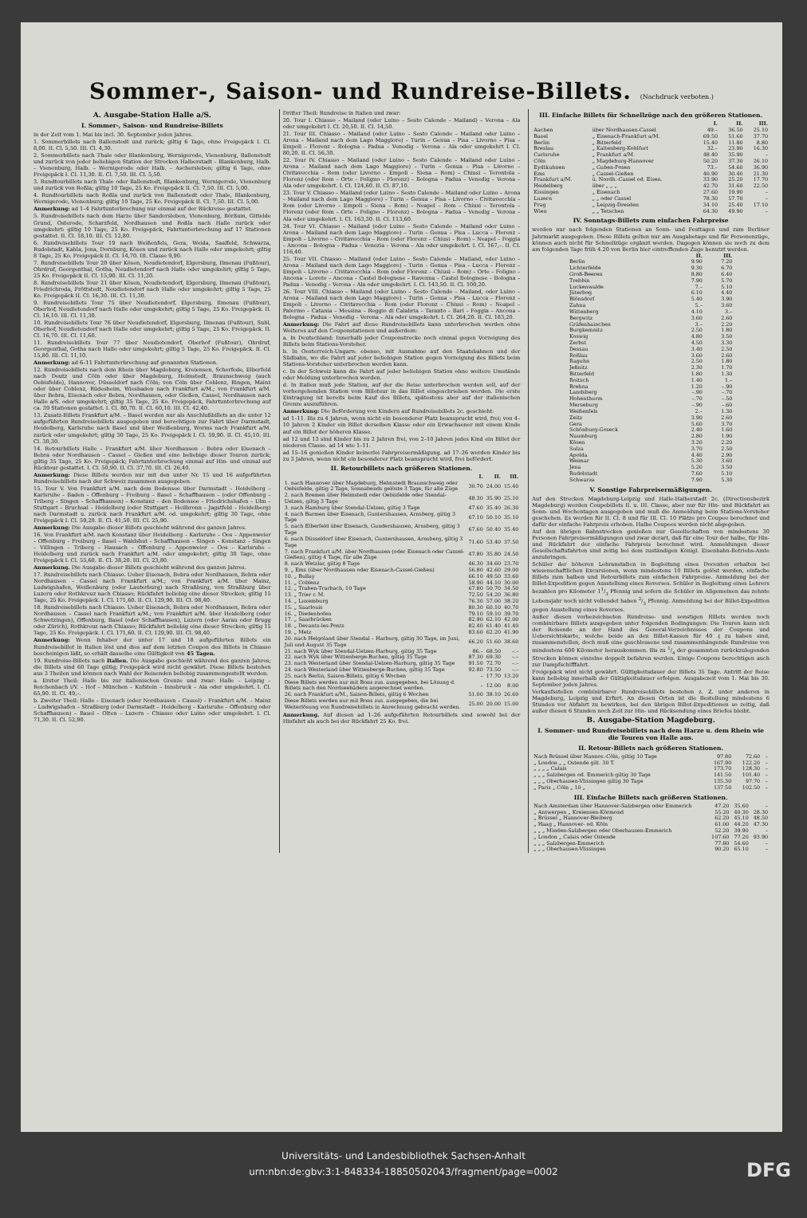Sommer-, Saison- und Rundreise-Billets. (Nachdruck verboten.)
A. Ausgabe-Station Halle a/S.
I. Sommer-, Saison- und Rundreise-Billets
in der Zeit vom 1. Mai bis incl. 30. September jeden Jahres.
1. Sommerbillets nach Ballenstedt und zurück; giltig 6 Tage, ohne Freigepäck I. Cl. 8,00. II. Cl. 5,50. III. Cl. 4,30.
2. Sommerbillets nach Thale oder Blankenburg, Wernigerode, Vienenburg, Ballenstedt und zurück von jeder beliebigen Station der Strecken Halberstadt – Blankenburg, Halb. – Vienenburg, Halb. – Wernigerode oder Halb. – Aschersleben; giltig 6 Tage, ohne Freigepäck I. Cl. 11,30. II. Cl. 7,50. III. Cl. 5,50.
3. Rundtourbillets nach Thale oder Ballenstedt, Blankenburg, Wernigerode, Vienenburg und zurück von Roßla; giltig 10 Tage, 25 Ko. Freigepäck II. Cl. 7,50. III. Cl. 5,00.
4. Rundtourbillets nach Roßla und zurück von Ballenstedt oder Thale, Blankenburg, Wernigerode, Vienenburg; giltig 10 Tage, 25 Ko. Freigepäck II. Cl. 7,50. III. Cl. 5,00.
Anmerkung: ad 1–4 Fahrtunterbrechung nur einmal auf der Rückreise gestattet.
5. Rundreisebillets nach dem Harze über Sandersleben, Vienenburg, Börßum, Gittelde Grund, Osterode, Scharzfeld, Nordhausen und Roßla nach Halle zurück oder umgekehrt: giltig 10 Tage, 25 Ko. Freigepäck, Fahrtunterbrechung auf 17 Stationen gestattet. II. Cl. 18,10. III. Cl. 12,80.
6. Rundreisebillets Tour 19 nach Weißenfels, Gera, Weida, Saalfeld, Schwarza, Rudolstadt, Kahla, Jena, Dornburg, Kösen und zurück nach Halle oder umgekehrt; giltig 8 Tage, 25 Ko. Freigepäck II. Cl. 14,70. III. Classe 9,90.
7. Rundreisebillets Tour 20 über Kösen, Neudietendorf, Elgersburg, Ilmenau (Fußtour), Ohrdruf, Georgenthal, Gotha, Neudietendorf nach Halle oder umgekehrt; giltig 5 Tage, 25 Ko. Freigepäck II. Cl. 15,90. III. Cl. 11,20.
8. Rundreisebillets Tour 21 über Kösen, Neudietendorf, Elgersburg, Ilmenau (Fußtour), Friedrichroda, Fröttstedt, Neudietendorf nach Halle oder umgekehrt; giltig 5 Tage, 25 Ko. Freigepäck II. Cl. 16,30. III. Cl. 11,30.
9. Rundreisebillets Tour 75 über Neudietendorf, Elgersburg, Ilmenau (Fußtour), Oberhof, Neudietendorf nach Halle oder umgekehrt; giltig 5 Tage, 25 Ko. Freigepäck. II. Cl. 16,10. III. Cl. 11,30.
10. Rundreisebillets Tour 76 über Neudietendorf, Elgersburg, Ilmenau (Fußtour), Suhl, Oberhof, Neudietendorf nach Halle oder umgekehrt; giltig 5 Tage, 25 Ko. Freigepäck. II. Cl. 16,70. III. Cl. 11,60.
11. Rundreisebillets Tour 77 über Neudietendorf, Oberhof (Fußtour), Ohrdruf, Georgenthal, Gotha nach Halle oder umgekehrt; giltig 5 Tage, 25 Ko. Freigepäck. II. Cl. 15,80. III. Cl. 11,10.
Anmerkung: ad 6–11 Fahrtunterbrechung auf genannten Stationen.
12. Rundreisebillets nach dem Rhein über Magdeburg, Kreiensen, Scherfede, Elberfeld nach Deutz und Cöln oder über Magdeburg, Helmstedt, Braunschweig (auch Oebisfelde), Hannover, Düsseldorf nach Cöln; von Cöln über Coblenz, Bingen, Mainz oder über Coblenz, Rüdesheim, Wiesbaden nach Frankfurt a/M.; von Frankfurt a/M. über Bebra, Eisenach oder Bebra, Nordhausen, oder Gießen, Cassel, Nordhausen nach Halle a/S. oder umgekehrt; giltig 35 Tage, 25 Ko. Freigepäck, Fahrtunterbrechung auf ca. 39 Stationen gestattet. I. Cl. 80,70. II. Cl. 60,10. III. Cl. 42,40.
13. Zusatz-Billets Frankfurt a/M. – Basel werden nur als Anschlußbillets an die unter 12 aufgeführten Rundreisebillets ausgegeben und berechtigen zur Fahrt über Darmstadt, Heidelberg, Karlsruhe nach Basel und über Weißenburg, Worms nach Frankfurt a/M. zurück oder umgekehrt; giltig 30 Tage, 25 Ko. Freigepäck I. Cl. 59,90. II. Cl. 45,10. III. Cl. 30,30.
14. Retourbillets Halle – Frankfurt a/M. über Nordhausen – Bebra oder Eisenach – Bebra oder Nordhausen – Cassel – Gießen und eine beliebige dieser Touren zurück; giltig 35 Tage, 25 Ko. Freigepäck; Fahrtunterbrechung einmal auf Hin- und einmal auf Rücktour gestattet. I. Cl. 50,90. II. Cl. 37,70. III. Cl. 26,40.
Anmerkung: Diese Billets werden nur mit den unter Nr. 15 und 16 aufgeführten Rundreisebillets nach der Schweiz zusammen ausgegeben.
15. Tour V. Von Frankfurt a/M. nach dem Bodensee über Darmstadt – Heidelberg – Karlsruhe – Baden – Offenburg – Freiburg – Basel – Schaffhausen – (oder Offenburg – Triberg – Singen – Schaffhausen) – Konstanz – den Bodensee – Friedrichshafen – Ulm – Stuttgart – Bruchsal – Heidelberg (oder Stuttgart – Heilbronn – Jagstfeld – Heidelberg) nach Darmstadt u. zurück nach Frankfurt a/M. od. umgekehrt; giltig 30 Tage, ohne Freigepäck I. Cl. 59,20. II. Cl. 41,50. III. Cl. 25,90.
Anmerkung: Die Ausgabe dieser Billets geschieht während des ganzen Jahres.
16. Von Frankfurt a/M. nach Konstanz über Heidelberg – Karlsruhe – Oos – Appenweier – Offenburg – Freiburg – Basel – Waldshut – Schaffhausen – Singen – Konstanz – Singen – Villingen – Triberg – Hausach – Offenburg – Appenweier – Oos – Karlsruhe – Heidelberg und zurück nach Frankfurt a/M. oder umgekehrt; giltig 30 Tage, ohne Freigepäck I. Cl. 55,60. II. Cl. 38,20. III. Cl. 23,80.
Anmerkung. Die Ausgabe dieser Billets geschieht während des ganzen Jahres.
17. Rundreisebillets nach Chiasso. Ueber Eisenach, Bebra oder Nordhausen, Bebra oder Nordhausen – Cassel nach Frankfurt a/M.; von Frankfurt a/M. über Mainz, Ludwigshafen, Weißenburg (oder Lauterburg) nach Straßburg, von Straßburg über Luzern oder Rothkreuz nach Chiasso; Rückfahrt beliebig eine dieser Strecken; giltig 15 Tage, 25 Ko. Freigepäck. I. Cl. 171,60. II. Cl. 129,90. III. Cl. 98,40.
18. Rundreisebillets nach Chiasso. Ueber Eisenach, Bebra oder Nordhausen, Bebra oder Nordhausen – Cassel nach Frankfurt a/M.; von Frankfurt a/M. über Heidelberg (oder Schwetzingen), Offenburg, Basel (oder Schaffhausen), Luzern (oder Aarau oder Brugg oder Zürich), Rothkreuz nach Chiasso; Rückfahrt beliebig eine dieser Strecken; giltig 15 Tage, 25 Ko. Freigepäck. I. Cl. 171,60. II. Cl. 129,90. III. Cl. 98,40.
Anmerkung: Wenn Inhaber der unter 17 und 18 aufgeführten Billets ein Rundreisebillet in Italien löst und dies auf dem letzten Coupon des Billets in Chiasso bescheinigen läßt, so erhält dasselbe eine Gültigkeit von 45 Tagen.
19. Rundreise-Billets nach Italien. Die Ausgabe geschieht während des ganzen Jahres; die Billets sind 60 Tage giltig; Freigepäck wird nicht gewährt. Diese Billets bestehen aus 3 Theilen und können nach Wahl der Reisenden beliebig zusammengestellt werden.
a. Erster Theil: Halle bis zur italienischen Grenze und zwar: Halle – Leipzig – Reichenbach i/V. – Hof – München – Kufstein – Innsbruck – Ala oder umgekehrt. I. Cl. 65,90. II. Cl. 49,–.
b. Zweiter Theil: Halle – Eisenach (oder Nordhausen – Cassel) – Frankfurt a/M. – Mainz – Ludwigshafen – Straßburg (oder Darmstadt – Heidelberg – Karlsruhe – Offenburg oder Schaffhausen) – Basel – Olten – Luzern – Chiasso oder Luino oder umgekehrt. I. Cl. 71,30. II. Cl. 52,90.
Dritter Theil: Rundreise in Italien und zwar:
20. Tour I. Chiasso – Mailand (oder Luino – Sesto Calende – Mailand) – Verona – Ala oder umgekehrt I. Cl. 20,50. II. Cl. 14,50.
21. Tour III. Chiasso – Mailand (oder Luino – Sesto Calende – Mailand oder Luino – Arona – Mailand nach dem Lago Maggiore) – Turin – Genua – Pisa – Livorno – Pisa – Empoli – Florenz – Bologna – Padua – Venedig – Verona – Ala oder umgekehrt I. Cl. 80,20. II. Cl. 56,30.
22. Tour IV. Chiasso – Mailand (oder Luino – Sesto Calende – Mailand oder Luino – Arona – Mailand nach dem Lago Maggiore) – Turin – Genua – Pisa – Livorno – Civitavecchia – Rom (oder Livorno – Empoli – Siena – Rom) – Chiusi – Terontola – Florenz (oder Rom – Orte – Foligno – Florenz) – Bologna – Padua – Venedig – Verona – Ala oder umgekehrt. I. Cl. 124,60. II. Cl. 87,10.
23. Tour V. Chiasso – Mailand (oder Luino – Sesto Calende – Mailand oder Luino – Arona – Mailand nach dem Lago Maggiore) – Turin – Genua – Pisa – Livorno – Civitavecchia – Rom (oder Livorno – Empoli – Siena – Rom) – Neapel – Rom – Chiusi – Terontola – Florenz (oder Rom – Orte – Foligno – Florenz) – Bologna – Padua – Venedig – Verona – Ala oder umgekehrt. I. Cl. 163,30. II. Cl. 113,60.
24. Tour VI. Chiasso – Mailand (oder Luino – Sesto Calende – Mailand oder Luino – Arona – Mailand nach dem Lago Maggiore) – Turin – Genua – Pisa – Lucca – Florenz – Empoli – Livorno – Civitavecchia – Rom (oder Florenz – Chiusi – Rom) – Neapel – Foggia – Ancona – Bologna – Padua – Venezia – Verona – Ala oder umgekehrt. I. Cl. 167,–. II. Cl. 116,40.
25. Tour VII. Chiasso – Mailand (oder Luino – Sesto Calende – Mailand, oder Luino – Arona – Mailand nach dem Lago Maggiore) – Turin – Genua – Pisa – Lucca – Florenz – Empoli – Livorno – Civitavecchia – Rom (oder Florenz – Chiusi – Rom) – Orte – Foligno – Ancona – Loreto – Ancona – Castel Bolognese – Ravenna – Castel Bolognese – Bologna – Padua – Venedig – Verona – Ala oder umgekehrt. I. Cl. 143,50. II. Cl. 100,20.
26. Tour VIII. Chiasso – Mailand (oder Luino – Sesto Calende – Mailand, oder Luino – Arona – Mailand nach dem Lago Maggiore) – Turin – Genua – Pisa – Lucca – Florenz – Empoli – Livorno – Civitavecchia – Rom (oder Florenz – Chiusi – Rom) – Neapel – Palermo – Catania – Messina – Reggio di Calabria – Taranto – Bari – Foggia – Ancona – Bologna – Padua – Venedig – Verona – Ala oder umgekehrt. I. Cl. 264,20. II. Cl. 183,20.
Anmerkung: Die Fahrt auf diese Rundreisebillets kann unterbrochen werden ohne Weiteres auf den Couponstationen und außerdem:
a. In Deutschland: Innerhalb jeder Couponstrecke noch einmal gegen Vorzeigung des Billets beim Stations-Vorsteher.
b. In Oesterreich-Ungarn: ebenso, mit Ausnahme auf den Staatsbahnen und der Südbahn, wo die Fahrt auf jeder beliebigen Station gegen Vorzeigung des Billets beim Stations-Vorsteher unterbrochen werden kann.
c. In der Schweiz kann die Fahrt auf jeder beliebigen Station ohne weitere Umstände oder Meldung unterbrochen werden.
d. In Italien muß jede Station, auf der die Reise unterbrochen werden soll, auf der vorhergehenden Station vom Billeteur in das Billet eingeschrieben werden. Die erste Eintragung ist bereits beim Kauf des Billets, spätestens aber auf der italienischen Grenze auszuführen.
Anmerkung: Die Beförderung von Kindern auf Rundreisebillets 2c. geschieht:
ad 1–11. Bis zu 4 Jahren, wenn nicht ein besonderer Platz beansprucht wird, frei; von 4–10 Jahren 2 Kinder ein Billet derselben Klasse oder ein Erwachsener mit einem Kinde auf ein Billet der höheren Klasse.
ad 12 und 13 sind Kinder bis zu 2 Jahren frei, von 2–10 Jahren jedes Kind ein Billet der niederen Classe. ad 14 wie 1–11.
ad 15–16 genießen Kinder keinerlei Fahrpreisermäßigung. ad 17–26 werden Kinder bis zu 3 Jahren, wenn nicht ein besonderer Platz beansprucht wird, frei befördert.
II. Retourbillets nach größeren Stationen.
| | I. | II. | III. |
| --- | --- | --- | --- |
| 1. nach Hannover über Magdeburg, Helmstedt Braunschweig oder Oebisfelde, giltig 2 Tage, Sonnabends gelöste 3 Tage, für alle Züge | 30.70 | 24.00 | 15.40 |
| 2. nach Bremen über Helmstedt oder Oebisfelde oder Stendal-Uelzen, giltig 3 Tage | 48.30 | 35.90 | 25.10 |
| 3. nach Hamburg über Stendal-Uelzen, giltig 3 Tage | 47.60 | 35.40 | 26.30 |
| 4. nach Barmen über Eisenach, Guntershausen, Arnsberg, giltig 3 Tage | 67.10 | 50.10 | 35.10 |
| 5. nach Elberfeld über Eisenach, Gundershausen, Arnsberg, giltig 3 Tage | 67.60 | 50.40 | 35.40 |
| 6. nach Düsseldorf über Eisenach, Guntershausen, Arnsberg, giltig 3 Tage | 71.60 | 53.40 | 37.50 |
| 7. nach Frankfurt a/M. über Nordhausen (oder Eisenach oder Cassel-Gießen), giltig 4 Tage, für alle Züge | 47.80 | 35.80 | 24.50 |
| 8. nach Wetzlar, giltig 8 Tage | 46.30 | 34.60 | 23.70 |
| 9. „ Ems (über Nordhausen oder Eisenach-Cassel-Gießen) | 56.80 | 42.60 | 29.00 |
| 10. „ Bullay | 66.10 | 49.50 | 33.60 |
| 11. „ Coblenz | 58.90 | 44.10 | 30.00 |
| 12. „ Traben-Trarbach, 10 Tage | 67.80 | 50.70 | 34.50 |
| 13. „ Trier r. M. | 72.50 | 54.20 | 36.80 |
| 14. „ Luxemburg | 76.30 | 57.00 | 38.20 |
| 15. „ Saarlouis | 80.30 | 60.10 | 40.70 |
| 16. „ Diedenhofen | 79.10 | 59.10 | 39.70 |
| 17. „ Saarbrücken | 82.90 | 62.10 | 42.00 |
| 18. „ Devants-les-Ponts | 82.40 | 61.40 | 41.40 |
| 19. „ Metz | 83.60 | 62.20 | 41.90 |
| 20. nach Helgoland über Stendal – Harburg, giltig 30 Tage, im Juni, Juli und August 35 Tage | 66.20 | 51.60 | 38.60 |
| 21. nach Wyk über Stendal-Uelzen-Harburg, giltig 35 Tage | 86.– | 68.50 | –.– |
| 22. nach Wyk über Wittenberge-Buchen, giltig 35 Tage | 87.30 | 69.30 | –.– |
| 23. nach Westerland über Stendal-Uelzen-Harburg, giltig 35 Tage | 91.50 | 72.70 | –.– |
| 24. nach Westerland über Wittenberge-Buchen, giltig 35 Tage | 92.80 | 73.50 | –.– |
| 25. nach Berlin, Saison-Billets, giltig 6 Wochen | – | 17.70 | 13.20 |
| Diese Billets werden nur mit Bons zus. ausgegeben, bei Lösung d. Billets nach den Nordseebädern angerechnet werden. | – | 12.00 | 8.00 |
| 26. nach Frankfurt a/M., Saison-Billets, giltig 6 Wochen | 51.00 | 38.10 | 26.60 |
| Diese Billets werden nur mit Bons zus. ausgegeben, die bei Weiterlösung von Rundreisebillets in Anrechnung gebracht werden. | 25.00 | 20.00 | 15.00 |
Anmerkung. Auf diesen ad 1–26 aufgeführten Retourbillets sind sowohl bei der Hinfahrt als auch bei der Rückfahrt 25 Ko. frei.
III. Einfache Billets für Schnellzüge nach den größeren Stationen.
| | | I. | II. | III. |
| --- | --- | --- | --- | --- |
| Aachen | über Nordhausen-Cassel | 49.– | 36.50 | 25.10 |
| Basel | „ Eisenach-Frankfurt a/M. | 69.50 | 51.60 | 37.70 |
| Berlin | „ Bitterfeld | 15.40 | 11.80 | 8.80 |
| Breslau | „ Kaltenberg-Kohlfurt | 32.– | 23.90 | 16.30 |
| Carlsruhe | „ Frankfurt a/M. | 48.40 | 35.90 | – |
| Cöln | „ Magdeburg-Hannover | 50.20 | 37.30 | 26.10 |
| Eydtkuhnen | „ Guben-Posen | 73.– | 54.60 | 36.90 |
| Ems | „ Cassel-Gießen | 40.90 | 30.40 | 21.30 |
| Frankfurt a/M. | ü. Nordh.-Cassel od. Eisen. | 33.90 | 25.20 | 17.70 |
| Heidelberg | über „ „ „ | 42.70 | 31.60 | 22.50 |
| Kissingen | „ Eisenach | 27.60 | 19.90 | – |
| Luzern | „ „ oder Cassel | 78.30 | 57.70 | – |
| Prag | „ Leipzig-Dresden | 34.10 | 25.40 | 17.10 |
| Wien | „ „ Tetschen | 64.30 | 49.90 | – |
IV. Sonntags-Billets zum einfachen Fahrpreise
werden nur nach folgenden Stationen an Sonn- und Festtagen und zum Berliner Jahrmarkt ausgegeben. Diese Billets gelten nur am Ausgabetage und für Personenzüge, können auch nicht für Schnellzüge ergänzt werden. Dagegen können sie noch zu dem am folgenden Tage früh 4.20 von Berlin hier eintreffenden Zuge benutzt werden.
| | II. | III. |
| --- | --- | --- |
| Berlin | 9.90 | 7.20 |
| Lichterfelde | 9.30 | 6.70 |
| Groß-Beeren | 8.80 | 6.40 |
| Trebbin | 7.90 | 5.70 |
| Luckenwalde | 7.– | 5.10 |
| Jüterbog | 6.10 | 4.40 |
| Blönsdorf | 5.40 | 3.90 |
| Zahna | 5.– | 3.60 |
| Wittenberg | 4.10 | 3.– |
| Bergwitz | 3.60 | 2.60 |
| Gräfenhainchen | 3.– | 2.20 |
| Burgkemnitz | 2.50 | 1.80 |
| Koswig | 4.80 | 3.50 |
| Zerbst | 4.50 | 3.30 |
| Dessau | 3.40 | 2.50 |
| Roßlau | 3.60 | 2.60 |
| Raguhn | 2.50 | 1.80 |
| Jeßnitz | 2.30 | 1.70 |
| Bitterfeld | 1.80 | 1.30 |
| Roitsch | 1.40 | 1.– |
| Brehna | 1.20 | –.90 |
| Landsberg | –.90 | –.70 |
| Hohenthurm | –.70 | –.50 |
| Merseburg | –.90 | –.60 |
| Weißenfels | 2.– | 1.30 |
| Zeitz | 3.90 | 2.60 |
| Gera | 5.60 | 3.70 |
| Schönburg-Goseck | 2.40 | 1.60 |
| Naumburg | 2.80 | 1.90 |
| Kösen | 3.20 | 2.20 |
| Sulza | 3.70 | 2.50 |
| Apolda | 4.40 | 2.90 |
| Weimar | 5.30 | 3.60 |
| Jena | 5.20 | 3.50 |
| Rudolstadt | 7.60 | 5.10 |
| Schwarza | 7.90 | 5.30 |
V. Sonstige Fahrpreisermäßigungen.
Auf den Strecken Magdeburg-Leipzig und Halle-Halberstadt 2c. (Directionsbezirk Magdeburg) werden Coupebillets II. u. III. Classe, aber nur für Hin- und Rückfahrt an Sonn- und Wochentagen ausgegeben und muß die Anmeldung beim Stations-Vorsteher geschehen. Es werden für II. Cl. 8 und für III. Cl. 10 Plätze pro Coupee berechnet und dafür der einfache Fahrpreis erhoben. Halbe Coupees werden nicht abgegeben.
Auf den übrigen Bahnstrecken genießen nur Gesellschaften von mindestens 30 Personen Fahrpreisermäßigungen und zwar derart, daß für eine Tour der halbe, für Hin- und Rückfahrt der einfache Fahrpreis berechnet wird. Anmeldungen dieser Gesellschaftsfahrten sind zeitig bei dem zuständigen Königl. Eisenbahn-Betriebs-Amte anzubringen.
Schüler der höheren Lehranstalten in Begleitung eines Docenten erhalten bei wissenschaftlichen Excursionen, wenn mindestens 10 Billets gelöst werden, einfache Billets zum halben und Retourbillets zum einfachen Fahrpreise. Anmeldung bei der Billet-Expedition gegen Ausstellung eines Reverses. Schüler in Begleitung eines Lehrers bezahlen pro Kilometer 11/3 Pfennig und sofern die Schüler im Allgemeinen das zehnte Lebensjahr noch nicht vollendet haben 2/3 Pfennig. Anmeldung bei der Billet-Expedition gegen Ausstellung eines Reverses.
Außer diesen vorbezeichneten Rundreise- und sonstigen Billets werden noch combinirbare Billets ausgegeben unter folgenden Bedingungen: Die Touren kann sich der Reisende an der Hand des General-Verzeichnisses der Coupons und Uebersichtskarte, welche beide an den Billet-Kassen für 40 ₰ zu haben sind, zusammenstellen, doch muß eine geschlossene und zusammenhängende Rundreise von mindestens 600 Kilometer herauskommen. Bis zu 1/4 der gesammten zurückzulegenden Strecken können einzelne doppelt befahren werden. Einige Coupons berechtigen auch zur Dampfschifffahrt.
Freigepäck wird nicht gewährt. Gültigkeitsdauer der Billets 35 Tage. Antritt der Reise kann beliebig innerhalb der Gültigkeitsdauer erfolgen. Ausgabezeit vom 1. Mai bis 30. September jeden Jahres.
Verkaufsstellen combinirbarer Rundreisebillets bestehen z. Z. unter anderen in Magdeburg, Leipzig und Erfurt. An diesen Orten ist die Bestellung mindestens 6 Stunden vor Abfahrt zu bewirken, bei den übrigen Billet-Expeditionen so zeitig, daß außer diesen 6 Stunden noch Zeit zur Hin- und Rücksendung eines Briefes bleibt.
B. Ausgabe-Station Magdeburg.
I. Sommer- und Rundreisebillets nach dem Harze u. dem Rhein wie die Touren von Halle aus.
II. Retour-Billets nach größeren Stationen.
| Nach Brüssel über Hannov.-Cöln, giltig 10 Tage | 97.80 | 72.60 | – |
| „ London „ „ Ostende gilt. 30 T. | 167.90 | 122.20 | – |
| „ „ „ „ Calais | 173.70 | 128.30 | – |
| „ „ „ Salzbergen od. Emmerich giltig 30 Tage | 141.50 | 101.40 | – |
| „ „ „ Oberhausen-Vlissingen giltig 30 Tage | 135.30 | 97.70 | – |
| „ Paris „ Cöln „ 10 „ | 137.50 | 102.50 | – |
III. Einfache Billets nach größeren Stationen.
| Nach Amsterdam über Hannover-Salzbergen oder Emmerich | 47.20 | 35.60 | – |
| „ Antwerpen „ Kreiensen-Körmond | 55.20 | 40.30 | 28.30 |
| „ Brüssel „ Hannover-Bleiberg | 62.20 | 45.10 | 48.50 |
| „ Haag „ Hannover- od. Köln | 61.00 | 44.20 | 47.30 |
| „ „ „ Minden-Salzbergen oder Oberhausen-Emmerich | 52.20 | 39.90 | – |
| „ London „ Calais oder Ostende | 107.60 | 77.20 | 93.90 |
| „ „ „ Salzbergen-Emmerich | 77.80 | 54.60 | – |
| „ „ „ Oberhausen-Vlissingen | 90.20 | 65.10 | – |
Universitäts- und Landesbibliothek Sachsen-Anhalt
urn:nbn:de:gbv:3:1-848334-18850502043/fragment/page=0002
DFG